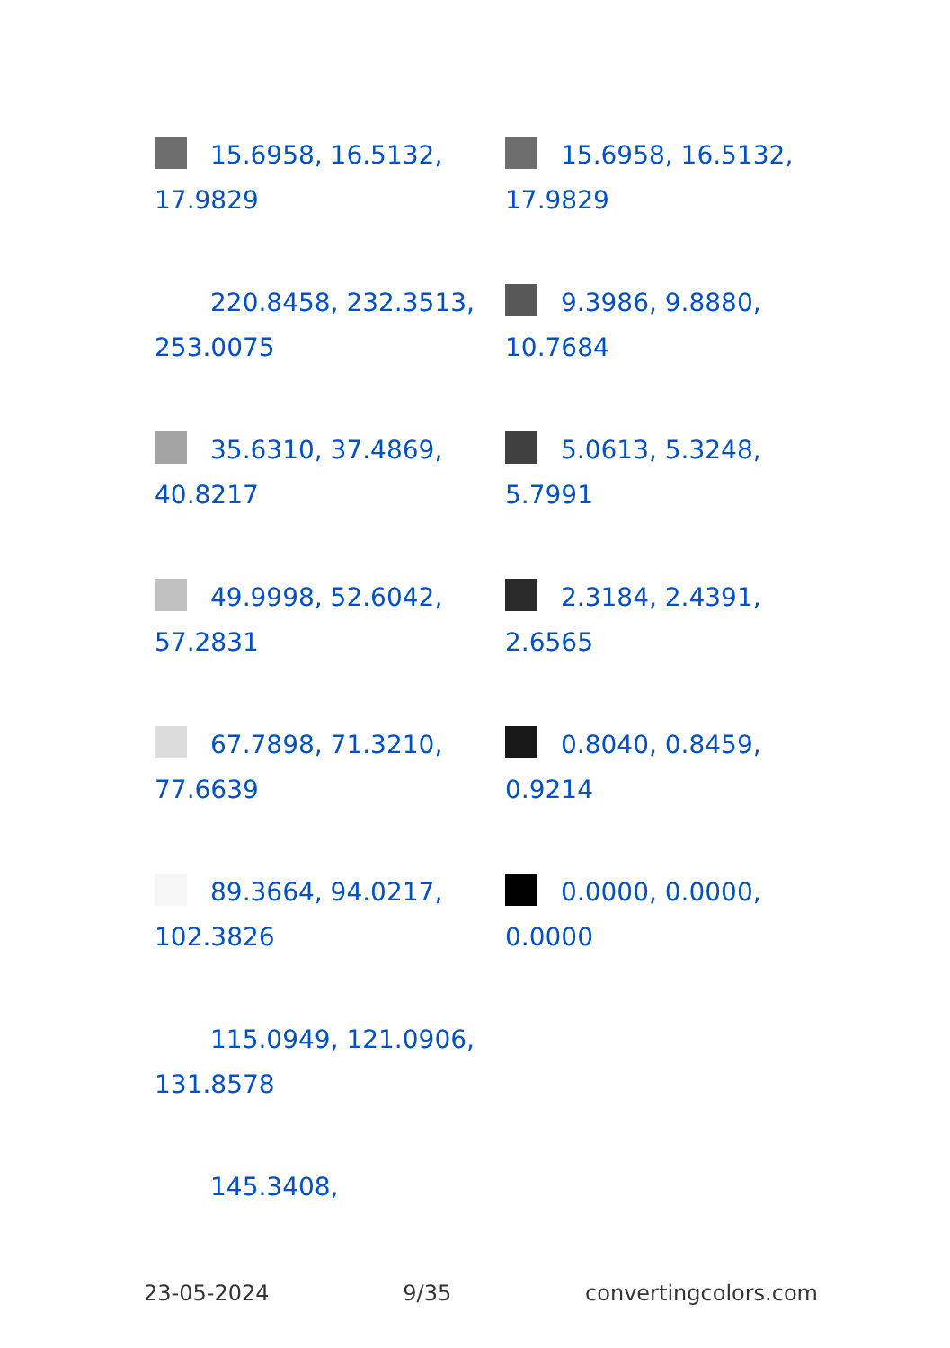15.6958, 16.5132, 17.9829
15.6958, 16.5132, 17.9829
220.8458, 232.3513, 253.0075
9.3986, 9.8880, 10.7684
35.6310, 37.4869, 40.8217
5.0613, 5.3248, 5.7991
49.9998, 52.6042, 57.2831
2.3184, 2.4391, 2.6565
67.7898, 71.3210, 77.6639
0.8040, 0.8459, 0.9214
89.3664, 94.0217, 102.3826
0.0000, 0.0000, 0.0000
115.0949, 121.0906, 131.8578
145.3408,
23-05-2024 9/35 convertingcolors.com